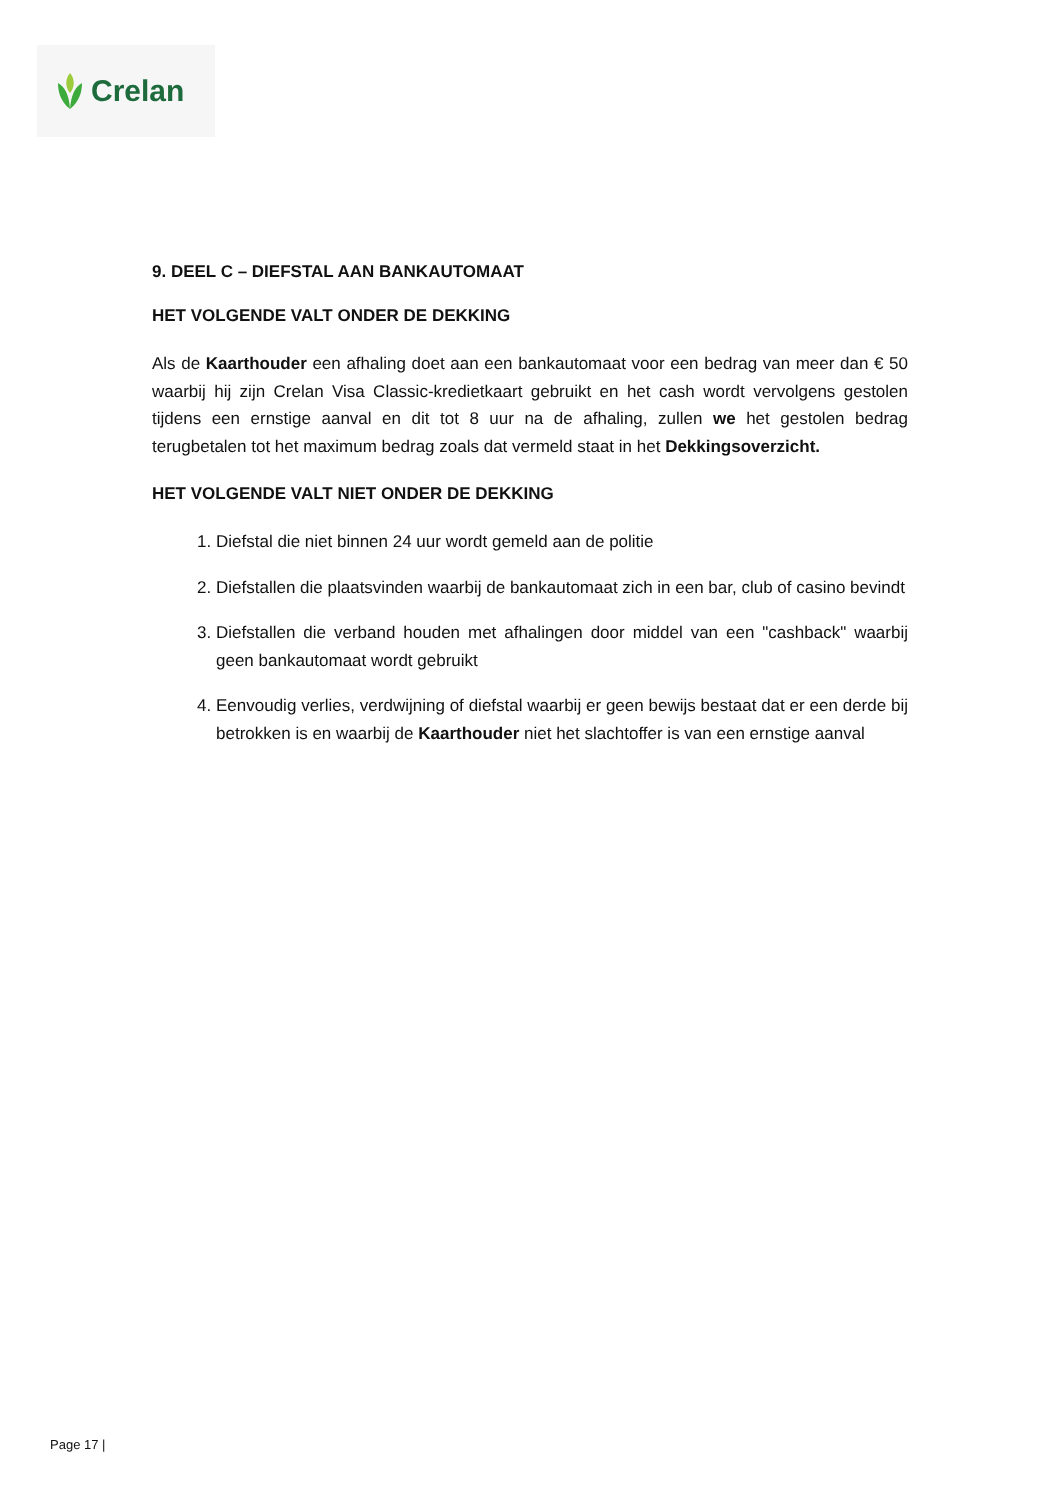Crelan
9. DEEL C – DIEFSTAL AAN BANKAUTOMAAT
HET VOLGENDE VALT ONDER DE DEKKING
Als de Kaarthouder een afhaling doet aan een bankautomaat voor een bedrag van meer dan € 50 waarbij hij zijn Crelan Visa Classic-kredietkaart gebruikt en het cash wordt vervolgens gestolen tijdens een ernstige aanval en dit tot 8 uur na de afhaling, zullen we het gestolen bedrag terugbetalen tot het maximum bedrag zoals dat vermeld staat in het Dekkingsoverzicht.
HET VOLGENDE VALT NIET ONDER DE DEKKING
1. Diefstal die niet binnen 24 uur wordt gemeld aan de politie
2. Diefstallen die plaatsvinden waarbij de bankautomaat zich in een bar, club of casino bevindt
3. Diefstallen die verband houden met afhalingen door middel van een "cashback" waarbij geen bankautomaat wordt gebruikt
4. Eenvoudig verlies, verdwijning of diefstal waarbij er geen bewijs bestaat dat er een derde bij betrokken is en waarbij de Kaarthouder niet het slachtoffer is van een ernstige aanval
Page 17 |